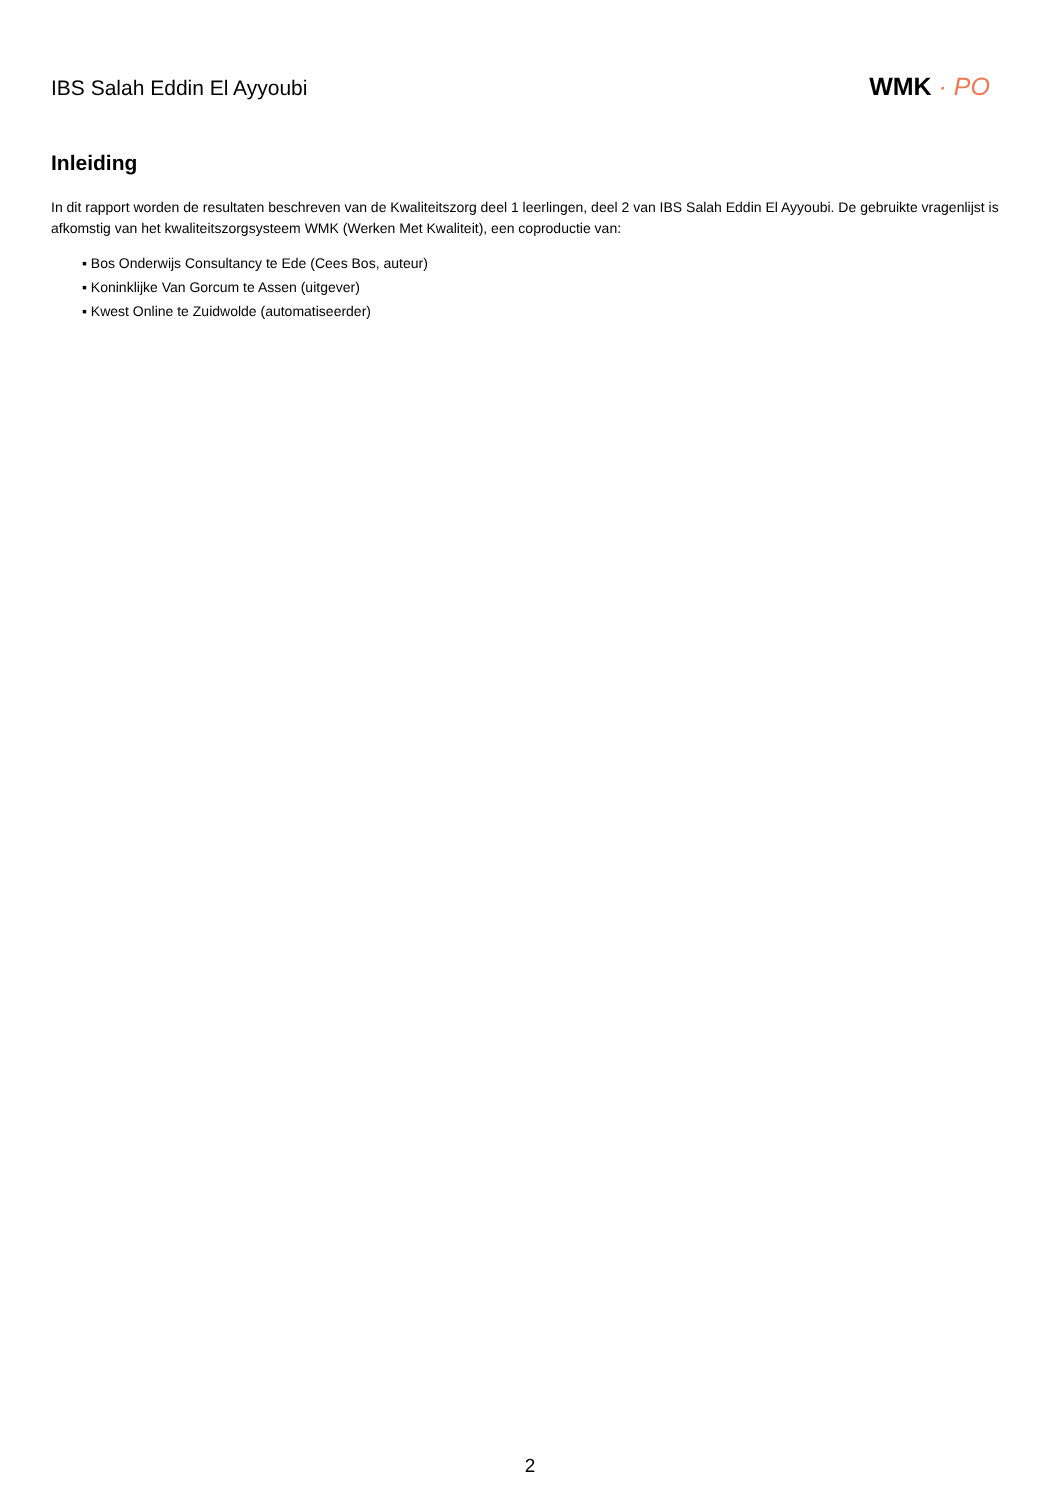IBS Salah Eddin El Ayyoubi
WMK · PO
Inleiding
In dit rapport worden de resultaten beschreven van de Kwaliteitszorg deel 1 leerlingen, deel 2 van IBS Salah Eddin El Ayyoubi. De gebruikte vragenlijst is afkomstig van het kwaliteitszorgsysteem WMK (Werken Met Kwaliteit), een coproductie van:
▪ Bos Onderwijs Consultancy te Ede (Cees Bos, auteur)
▪ Koninklijke Van Gorcum te Assen (uitgever)
▪ Kwest Online te Zuidwolde (automatiseerder)
2